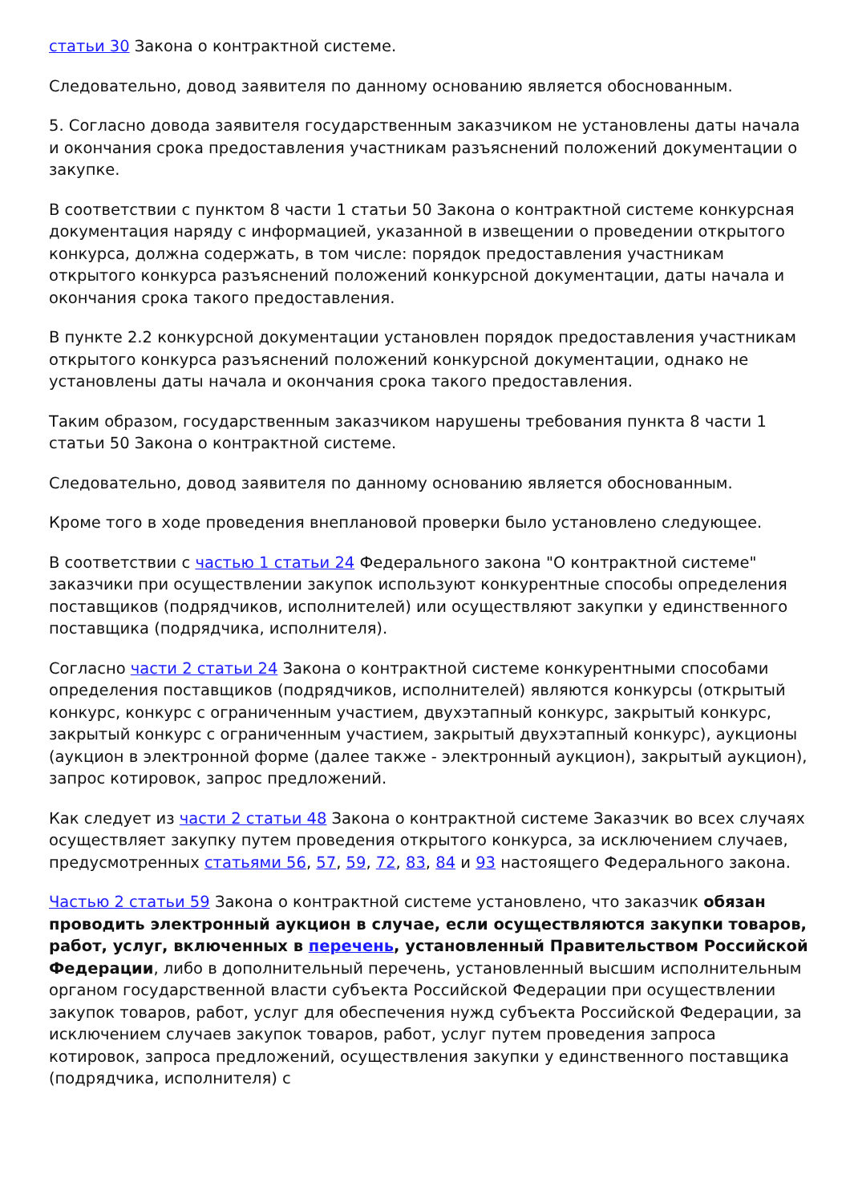статьи 30 Закона о контрактной системе.
Следовательно, довод заявителя по данному основанию является обоснованным.
5. Согласно довода заявителя государственным заказчиком не установлены даты начала и окончания срока предоставления участникам разъяснений положений документации о закупке.
В соответствии с пунктом 8 части 1 статьи 50 Закона о контрактной системе конкурсная документация наряду с информацией, указанной в извещении о проведении открытого конкурса, должна содержать, в том числе: порядок предоставления участникам открытого конкурса разъяснений положений конкурсной документации, даты начала и окончания срока такого предоставления.
В пункте 2.2 конкурсной документации установлен порядок предоставления участникам открытого конкурса разъяснений положений конкурсной документации, однако не установлены даты начала и окончания срока такого предоставления.
Таким образом, государственным заказчиком нарушены требования пункта 8 части 1 статьи 50 Закона о контрактной системе.
Следовательно, довод заявителя по данному основанию является обоснованным.
Кроме того в ходе проведения внеплановой проверки было установлено следующее.
В соответствии с частью 1 статьи 24 Федерального закона "О контрактной системе" заказчики при осуществлении закупок используют конкурентные способы определения поставщиков (подрядчиков, исполнителей) или осуществляют закупки у единственного поставщика (подрядчика, исполнителя).
Согласно части 2 статьи 24 Закона о контрактной системе конкурентными способами определения поставщиков (подрядчиков, исполнителей) являются конкурсы (открытый конкурс, конкурс с ограниченным участием, двухэтапный конкурс, закрытый конкурс, закрытый конкурс с ограниченным участием, закрытый двухэтапный конкурс), аукционы (аукцион в электронной форме (далее также - электронный аукцион), закрытый аукцион), запрос котировок, запрос предложений.
Как следует из части 2 статьи 48 Закона о контрактной системе Заказчик во всех случаях осуществляет закупку путем проведения открытого конкурса, за исключением случаев, предусмотренных статьями 56, 57, 59, 72, 83, 84 и 93 настоящего Федерального закона.
Частью 2 статьи 59 Закона о контрактной системе установлено, что заказчик обязан проводить электронный аукцион в случае, если осуществляются закупки товаров, работ, услуг, включенных в перечень, установленный Правительством Российской Федерации, либо в дополнительный перечень, установленный высшим исполнительным органом государственной власти субъекта Российской Федерации при осуществлении закупок товаров, работ, услуг для обеспечения нужд субъекта Российской Федерации, за исключением случаев закупок товаров, работ, услуг путем проведения запроса котировок, запроса предложений, осуществления закупки у единственного поставщика (подрядчика, исполнителя) с